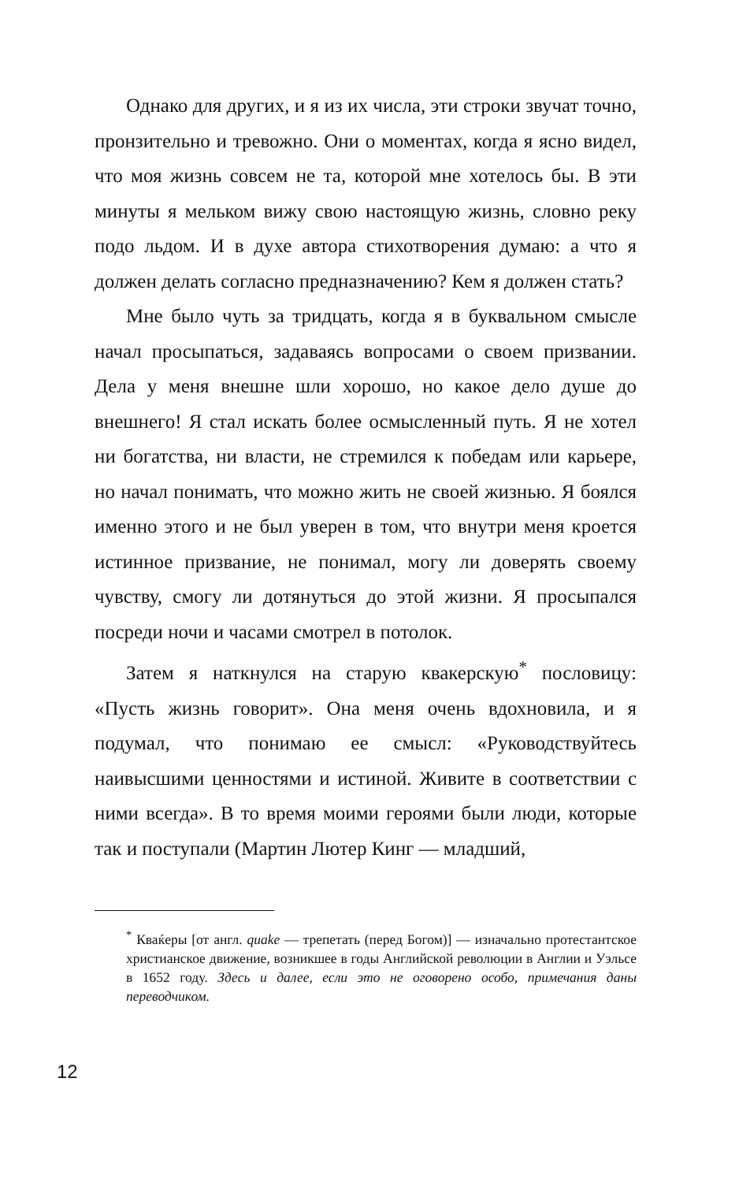Однако для других, и я из их числа, эти строки звучат точно, пронзительно и тревожно. Они о моментах, когда я ясно видел, что моя жизнь совсем не та, которой мне хотелось бы. В эти минуты я мельком вижу свою настоящую жизнь, словно реку подо льдом. И в духе автора стихотворения думаю: а что я должен делать согласно предназначению? Кем я должен стать?
Мне было чуть за тридцать, когда я в буквальном смысле начал просыпаться, задаваясь вопросами о своем призвании. Дела у меня внешне шли хорошо, но какое дело душе до внешнего! Я стал искать более осмысленный путь. Я не хотел ни богатства, ни власти, не стремился к победам или карьере, но начал понимать, что можно жить не своей жизнью. Я боялся именно этого и не был уверен в том, что внутри меня кроется истинное призвание, не понимал, могу ли доверять своему чувству, смогу ли дотянуться до этой жизни. Я просыпался посреди ночи и часами смотрел в потолок.
Затем я наткнулся на старую квакерскую<sup>*</sup> пословицу: «Пусть жизнь говорит». Она меня очень вдохновила, и я подумал, что понимаю ее смысл: «Руководствуйтесь наивысшими ценностями и истиной. Живите в соответствии с ними всегда». В то время моими героями были люди, которые так и поступали (Мартин Лютер Кинг — младший,
<sup>*</sup> Кваќеры [от англ. quake — трепетать (перед Богом)] — изначально протестантское христианское движение, возникшее в годы Английской революции в Англии и Уэльсе в 1652 году. Здесь и далее, если это не оговорено особо, примечания даны переводчиком.
12